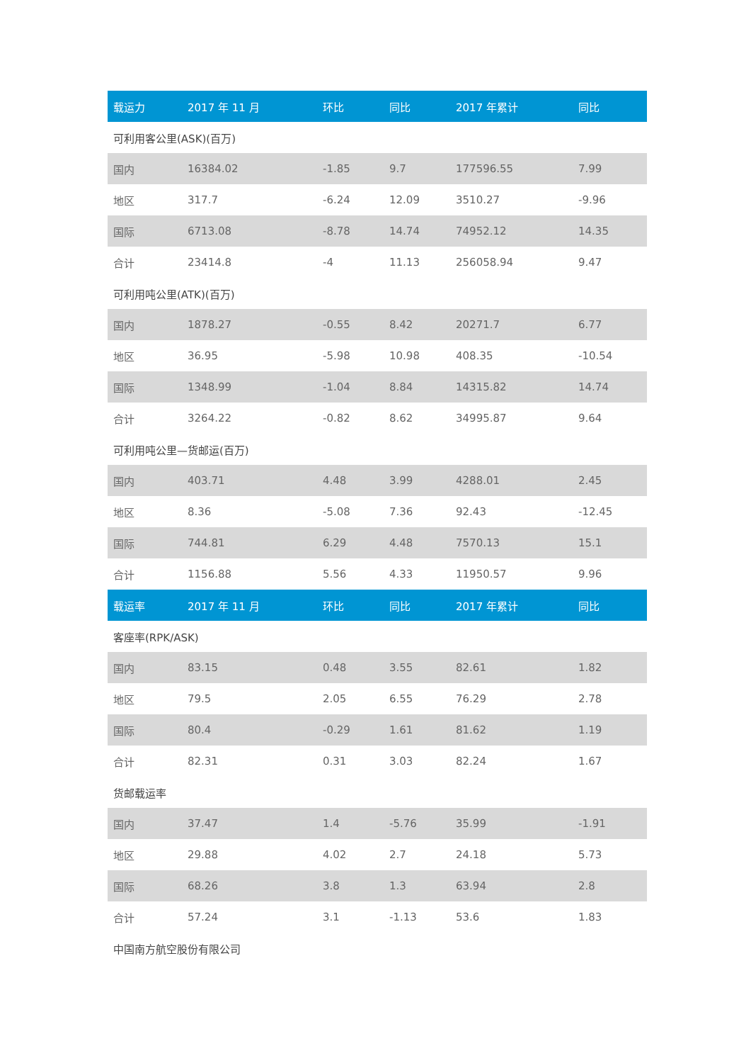| 载运力 | 2017 年 11 月 | 环比 | 同比 | 2017 年累计 | 同比 |
| --- | --- | --- | --- | --- | --- |
| 可利用客公里(ASK)(百万) | | | | | |
| 国内 | 16384.02 | -1.85 | 9.7 | 177596.55 | 7.99 |
| 地区 | 317.7 | -6.24 | 12.09 | 3510.27 | -9.96 |
| 国际 | 6713.08 | -8.78 | 14.74 | 74952.12 | 14.35 |
| 合计 | 23414.8 | -4 | 11.13 | 256058.94 | 9.47 |
| 可利用吨公里(ATK)(百万) | | | | | |
| 国内 | 1878.27 | -0.55 | 8.42 | 20271.7 | 6.77 |
| 地区 | 36.95 | -5.98 | 10.98 | 408.35 | -10.54 |
| 国际 | 1348.99 | -1.04 | 8.84 | 14315.82 | 14.74 |
| 合计 | 3264.22 | -0.82 | 8.62 | 34995.87 | 9.64 |
| 可利用吨公里—货邮运(百万) | | | | | |
| 国内 | 403.71 | 4.48 | 3.99 | 4288.01 | 2.45 |
| 地区 | 8.36 | -5.08 | 7.36 | 92.43 | -12.45 |
| 国际 | 744.81 | 6.29 | 4.48 | 7570.13 | 15.1 |
| 合计 | 1156.88 | 5.56 | 4.33 | 11950.57 | 9.96 |
| 载运率 | 2017 年 11 月 | 环比 | 同比 | 2017 年累计 | 同比 |
| 客座率(RPK/ASK) | | | | | |
| 国内 | 83.15 | 0.48 | 3.55 | 82.61 | 1.82 |
| 地区 | 79.5 | 2.05 | 6.55 | 76.29 | 2.78 |
| 国际 | 80.4 | -0.29 | 1.61 | 81.62 | 1.19 |
| 合计 | 82.31 | 0.31 | 3.03 | 82.24 | 1.67 |
| 货邮载运率 | | | | | |
| 国内 | 37.47 | 1.4 | -5.76 | 35.99 | -1.91 |
| 地区 | 29.88 | 4.02 | 2.7 | 24.18 | 5.73 |
| 国际 | 68.26 | 3.8 | 1.3 | 63.94 | 2.8 |
| 合计 | 57.24 | 3.1 | -1.13 | 53.6 | 1.83 |
| 中国南方航空股份有限公司 | | | | | |